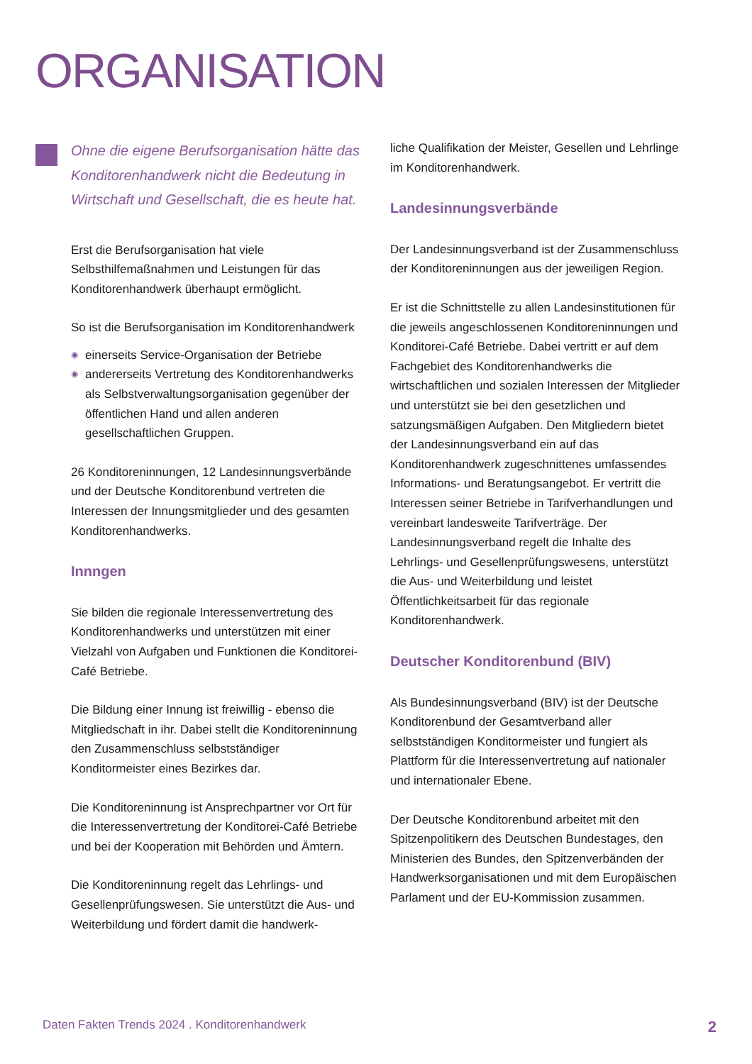ORGANISATION
Ohne die eigene Berufsorganisation hätte das Konditorenhandwerk nicht die Bedeutung in Wirtschaft und Gesellschaft, die es heute hat.
Erst die Berufsorganisation hat viele Selbsthilfemaßnahmen und Leistungen für das Konditorenhandwerk überhaupt ermöglicht.
So ist die Berufsorganisation im Konditorenhandwerk
◉ einerseits Service-Organisation der Betriebe
◉ andererseits Vertretung des Konditorenhandwerks als Selbstverwaltungsorganisation gegenüber der öffentlichen Hand und allen anderen gesellschaftlichen Gruppen.
26 Konditoreninnungen, 12 Landesinnungsverbände und der Deutsche Konditorenbund vertreten die Interessen der Innungsmitglieder und des gesamten Konditorenhandwerks.
Innngen
Sie bilden die regionale Interessenvertretung des Konditorenhandwerks und unterstützen mit einer Vielzahl von Aufgaben und Funktionen die Konditorei-Café Betriebe.
Die Bildung einer Innung ist freiwillig - ebenso die Mitgliedschaft in ihr. Dabei stellt die Konditoreninnung den Zusammenschluss selbstständiger Konditormeister eines Bezirkes dar.
Die Konditoreninnung ist Ansprechpartner vor Ort für die Interessenvertretung der Konditorei-Café Betriebe und bei der Kooperation mit Behörden und Ämtern.
Die Konditoreninnung regelt das Lehrlings- und Gesellenprüfungswesen. Sie unterstützt die Aus- und Weiterbildung und fördert damit die handwerk-
liche Qualifikation der Meister, Gesellen und Lehrlinge im Konditorenhandwerk.
Landesinnungsverbände
Der Landesinnungsverband ist der Zusammenschluss der Konditoreninnungen aus der jeweiligen Region.
Er ist die Schnittstelle zu allen Landesinstitutionen für die jeweils angeschlossenen Konditoreninnungen und Konditorei-Café Betriebe. Dabei vertritt er auf dem Fachgebiet des Konditorenhandwerks die wirtschaftlichen und sozialen Interessen der Mitglieder und unterstützt sie bei den gesetzlichen und satzungsmäßigen Aufgaben. Den Mitgliedern bietet der Landesinnungsverband ein auf das Konditorenhandwerk zugeschnittenes umfassendes Informations- und Beratungsangebot. Er vertritt die Interessen seiner Betriebe in Tarifverhandlungen und vereinbart landesweite Tarifverträge. Der Landesinnungsverband regelt die Inhalte des Lehrlings- und Gesellenprüfungswesens, unterstützt die Aus- und Weiterbildung und leistet Öffentlichkeitsarbeit für das regionale Konditorenhandwerk.
Deutscher Konditorenbund (BIV)
Als Bundesinnungsverband (BIV) ist der Deutsche Konditorenbund der Gesamtverband aller selbstständigen Konditormeister und fungiert als Plattform für die Interessenvertretung auf nationaler und internationaler Ebene.
Der Deutsche Konditorenbund arbeitet mit den Spitzenpolitikern des Deutschen Bundestages, den Ministerien des Bundes, den Spitzenverbänden der Handwerksorganisationen und mit dem Europäischen Parlament und der EU-Kommission zusammen.
Daten Fakten Trends 2024 . Konditorenhandwerk 2